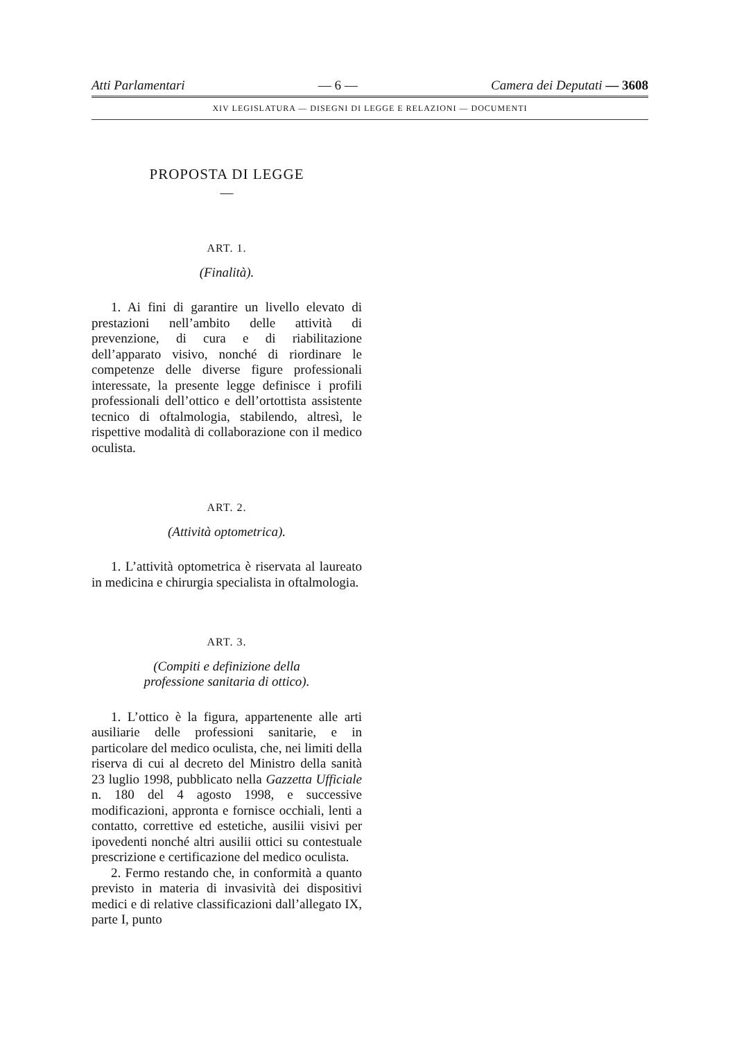Atti Parlamentari — 6 — Camera dei Deputati — 3608
XIV LEGISLATURA — DISEGNI DI LEGGE E RELAZIONI — DOCUMENTI
PROPOSTA DI LEGGE
—
ART. 1.
(Finalità).
1. Ai fini di garantire un livello elevato di prestazioni nell’ambito delle attività di prevenzione, di cura e di riabilitazione dell’apparato visivo, nonché di riordinare le competenze delle diverse figure professionali interessate, la presente legge definisce i profili professionali dell’ottico e dell’ortottista assistente tecnico di oftalmologia, stabilendo, altresì, le rispettive modalità di collaborazione con il medico oculista.
ART. 2.
(Attività optometrica).
1. L’attività optometrica è riservata al laureato in medicina e chirurgia specialista in oftalmologia.
ART. 3.
(Compiti e definizione della
professione sanitaria di ottico).
1. L’ottico è la figura, appartenente alle arti ausiliarie delle professioni sanitarie, e in particolare del medico oculista, che, nei limiti della riserva di cui al decreto del Ministro della sanità 23 luglio 1998, pubblicato nella Gazzetta Ufficiale n. 180 del 4 agosto 1998, e successive modificazioni, appronta e fornisce occhiali, lenti a contatto, correttive ed estetiche, ausilii visivi per ipovedenti nonché altri ausilii ottici su contestuale prescrizione e certificazione del medico oculista.
2. Fermo restando che, in conformità a quanto previsto in materia di invasività dei dispositivi medici e di relative classificazioni dall’allegato IX, parte I, punto